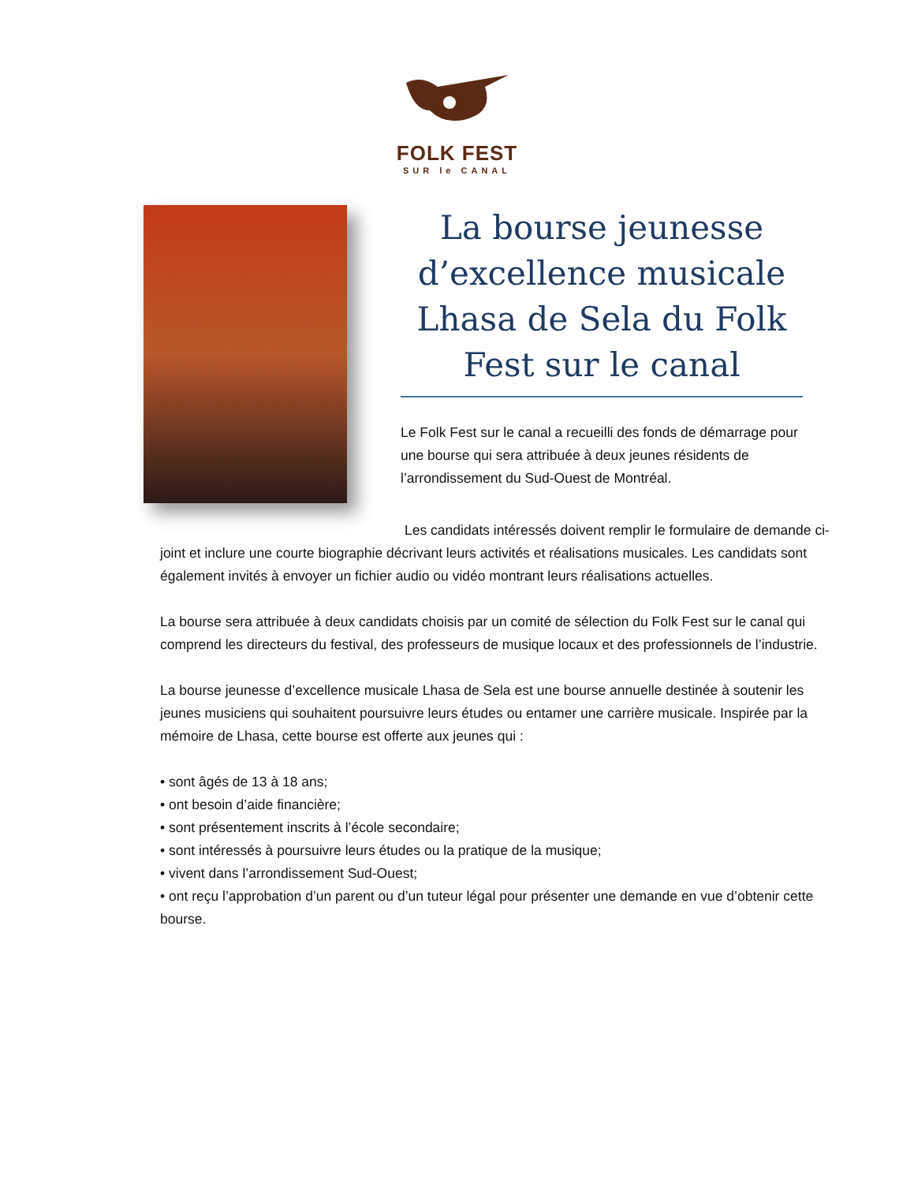FOLK FEST
SUR le CANAL
La bourse jeunesse d’excellence musicale Lhasa de Sela du Folk Fest sur le canal
Le Folk Fest sur le canal a recueilli des fonds de démarrage pour une bourse qui sera attribuée à deux jeunes résidents de l’arrondissement du Sud-Ouest de Montréal.
Les candidats intéressés doivent remplir le formulaire de demande ci-joint et inclure une courte biographie décrivant leurs activités et réalisations musicales. Les candidats sont également invités à envoyer un fichier audio ou vidéo montrant leurs réalisations actuelles.
La bourse sera attribuée à deux candidats choisis par un comité de sélection du Folk Fest sur le canal qui comprend les directeurs du festival, des professeurs de musique locaux et des professionnels de l’industrie.
La bourse jeunesse d’excellence musicale Lhasa de Sela est une bourse annuelle destinée à soutenir les jeunes musiciens qui souhaitent poursuivre leurs études ou entamer une carrière musicale. Inspirée par la mémoire de Lhasa, cette bourse est offerte aux jeunes qui :
• sont âgés de 13 à 18 ans;
• ont besoin d’aide financière;
• sont présentement inscrits à l’école secondaire;
• sont intéressés à poursuivre leurs études ou la pratique de la musique;
• vivent dans l’arrondissement Sud-Ouest;
• ont reçu l’approbation d’un parent ou d’un tuteur légal pour présenter une demande en vue d’obtenir cette bourse.